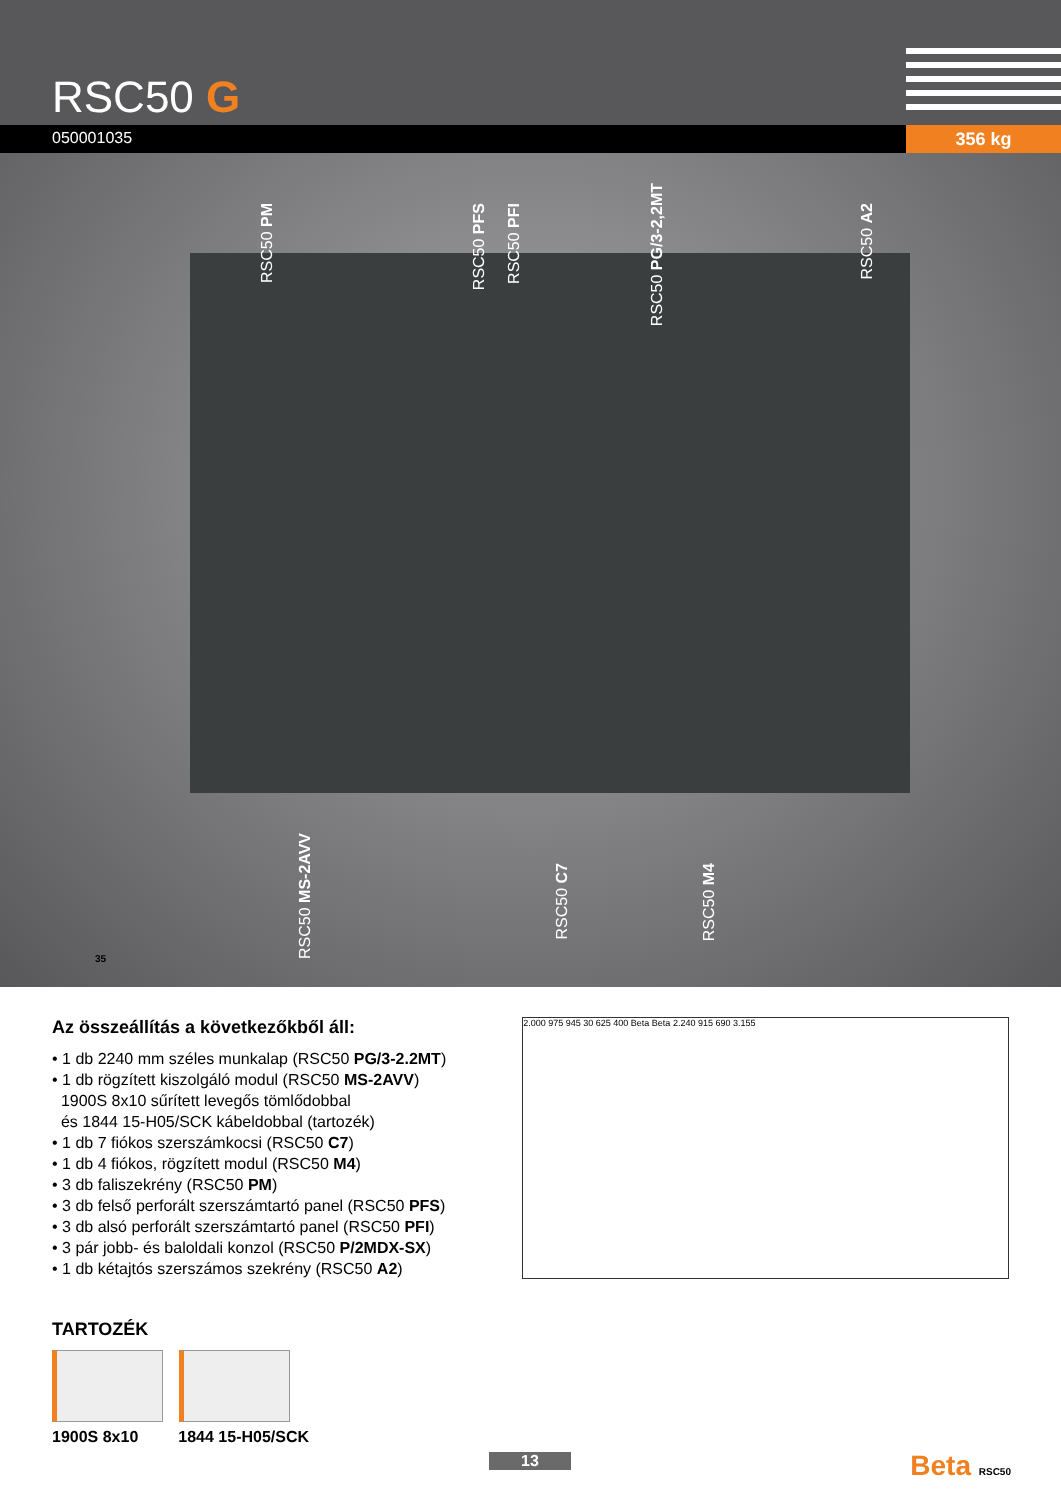RSC50 G
050001035 356 kg
RSC50 PM
RSC50 PFS
RSC50 PFI
RSC50 PG/3-2,2MT
RSC50 A2
RSC50 MS-2AVV
RSC50 C7
RSC50 M4
35
Az összeállítás a következőkből áll:
• 1 db 2240 mm széles munkalap (RSC50 PG/3-2.2MT)
• 1 db rögzített kiszolgáló modul (RSC50 MS-2AVV)
1900S 8x10 sűrített levegős tömlődobbal
és 1844 15-H05/SCK kábeldobbal (tartozék)
• 1 db 7 fiókos szerszámkocsi (RSC50 C7)
• 1 db 4 fiókos, rögzített modul (RSC50 M4)
• 3 db faliszekrény (RSC50 PM)
• 3 db felső perforált szerszámtartó panel (RSC50 PFS)
• 3 db alsó perforált szerszámtartó panel (RSC50 PFI)
• 3 pár jobb- és baloldali konzol (RSC50 P/2MDX-SX)
• 1 db kétajtós szerszámos szekrény (RSC50 A2)
TARTOZÉK
1900S 8x10 1844 15-H05/SCK
2.000 975 945 30 625 400 Beta Beta 2.240 915 690 3.155
13 Beta RSC50